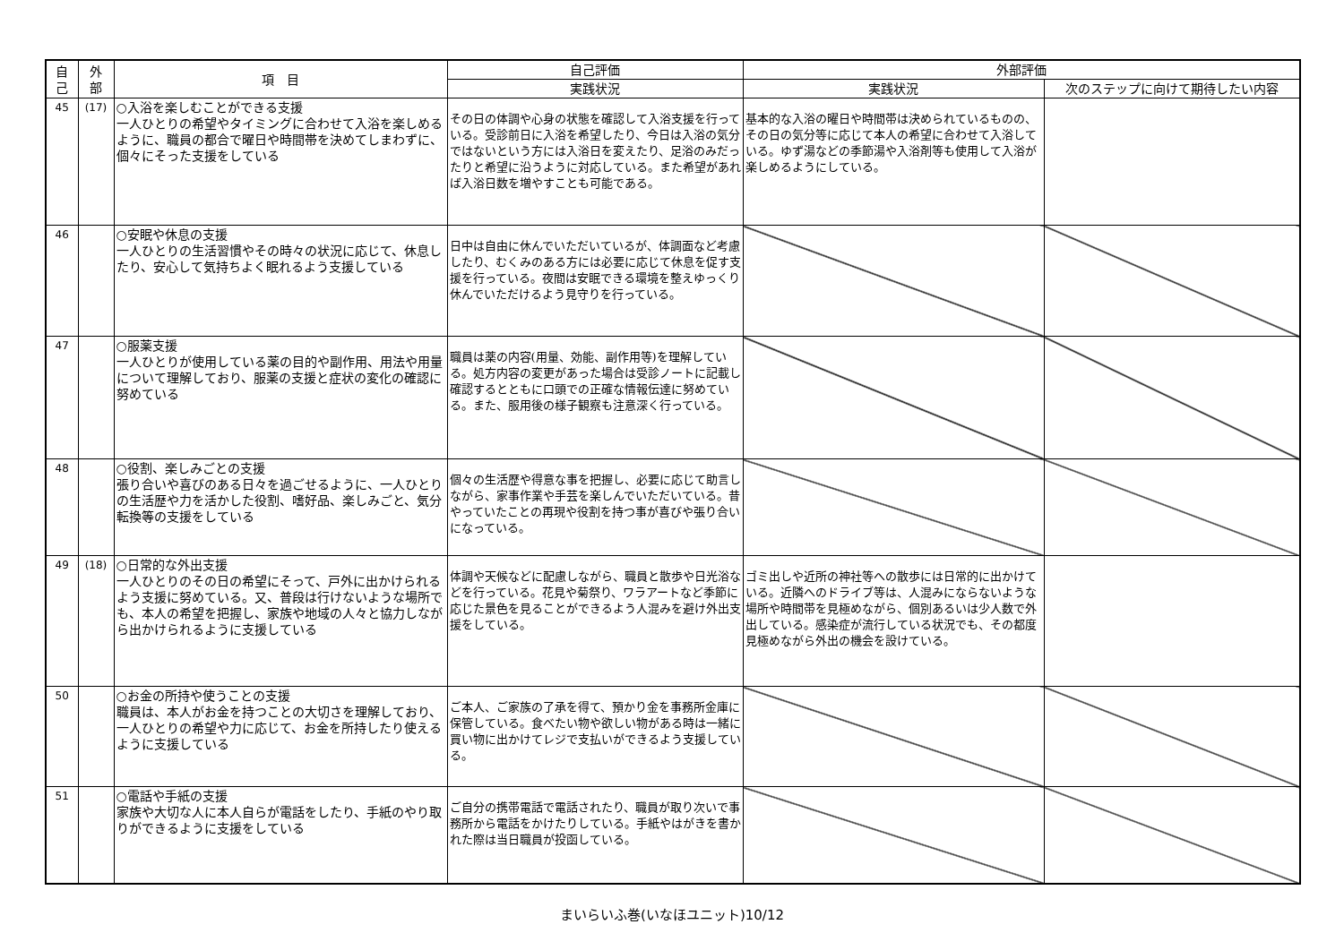| 自 己 | 外 部 | 項 目 | 自己評価 | 外部評価 | |
| --- | --- | --- | --- | --- | --- |
| | | | 実践状況 | 実践状況 | 次のステップに向けて期待したい内容 |
| 45 | (17) | ○入浴を楽しむことができる支援 一人ひとりの希望やタイミングに合わせて入浴を楽しめるように、職員の都合で曜日や時間帯を決めてしまわずに、個々にそった支援をしている | その日の体調や心身の状態を確認して入浴支援を行っている。受診前日に入浴を希望したり、今日は入浴の気分ではないという方には入浴日を変えたり、足浴のみだったりと希望に沿うように対応している。また希望があれば入浴日数を増やすことも可能である。 | 基本的な入浴の曜日や時間帯は決められているものの、その日の気分等に応じて本人の希望に合わせて入浴している。ゆず湯などの季節湯や入浴剤等も使用して入浴が楽しめるようにしている。 | |
| 46 | | ○安眠や休息の支援 一人ひとりの生活習慣やその時々の状況に応じて、休息したり、安心して気持ちよく眠れるよう支援している | 日中は自由に休んでいただいているが、体調面など考慮したり、むくみのある方には必要に応じて休息を促す支援を行っている。夜間は安眠できる環境を整えゆっくり休んでいただけるよう見守りを行っている。 | | |
| 47 | | ○服薬支援 一人ひとりが使用している薬の目的や副作用、用法や用量について理解しており、服薬の支援と症状の変化の確認に努めている | 職員は薬の内容(用量、効能、副作用等)を理解している。処方内容の変更があった場合は受診ノートに記載し確認するとともに口頭での正確な情報伝達に努めている。また、服用後の様子観察も注意深く行っている。 | | |
| 48 | | ○役割、楽しみごとの支援 張り合いや喜びのある日々を過ごせるように、一人ひとりの生活歴や力を活かした役割、嗜好品、楽しみごと、気分転換等の支援をしている | 個々の生活歴や得意な事を把握し、必要に応じて助言しながら、家事作業や手芸を楽しんでいただいている。昔やっていたことの再現や役割を持つ事が喜びや張り合いになっている。 | | |
| 49 | (18) | ○日常的な外出支援 一人ひとりのその日の希望にそって、戸外に出かけられるよう支援に努めている。又、普段は行けないような場所でも、本人の希望を把握し、家族や地域の人々と協力しながら出かけられるように支援している | 体調や天候などに配慮しながら、職員と散歩や日光浴などを行っている。花見や菊祭り、ワラアートなど季節に応じた景色を見ることができるよう人混みを避け外出支援をしている。 | ゴミ出しや近所の神社等への散歩には日常的に出かけている。近隣へのドライブ等は、人混みにならないような場所や時間帯を見極めながら、個別あるいは少人数で外出している。感染症が流行している状況でも、その都度見極めながら外出の機会を設けている。 | |
| 50 | | ○お金の所持や使うことの支援 職員は、本人がお金を持つことの大切さを理解しており、一人ひとりの希望や力に応じて、お金を所持したり使えるように支援している | ご本人、ご家族の了承を得て、預かり金を事務所金庫に保管している。食べたい物や欲しい物がある時は一緒に買い物に出かけてレジで支払いができるよう支援している。 | | |
| 51 | | ○電話や手紙の支援 家族や大切な人に本人自らが電話をしたり、手紙のやり取りができるように支援をしている | ご自分の携帯電話で電話されたり、職員が取り次いで事務所から電話をかけたりしている。手紙やはがきを書かれた際は当日職員が投函している。 | | |
まいらいふ巻(いなほユニット)10/12